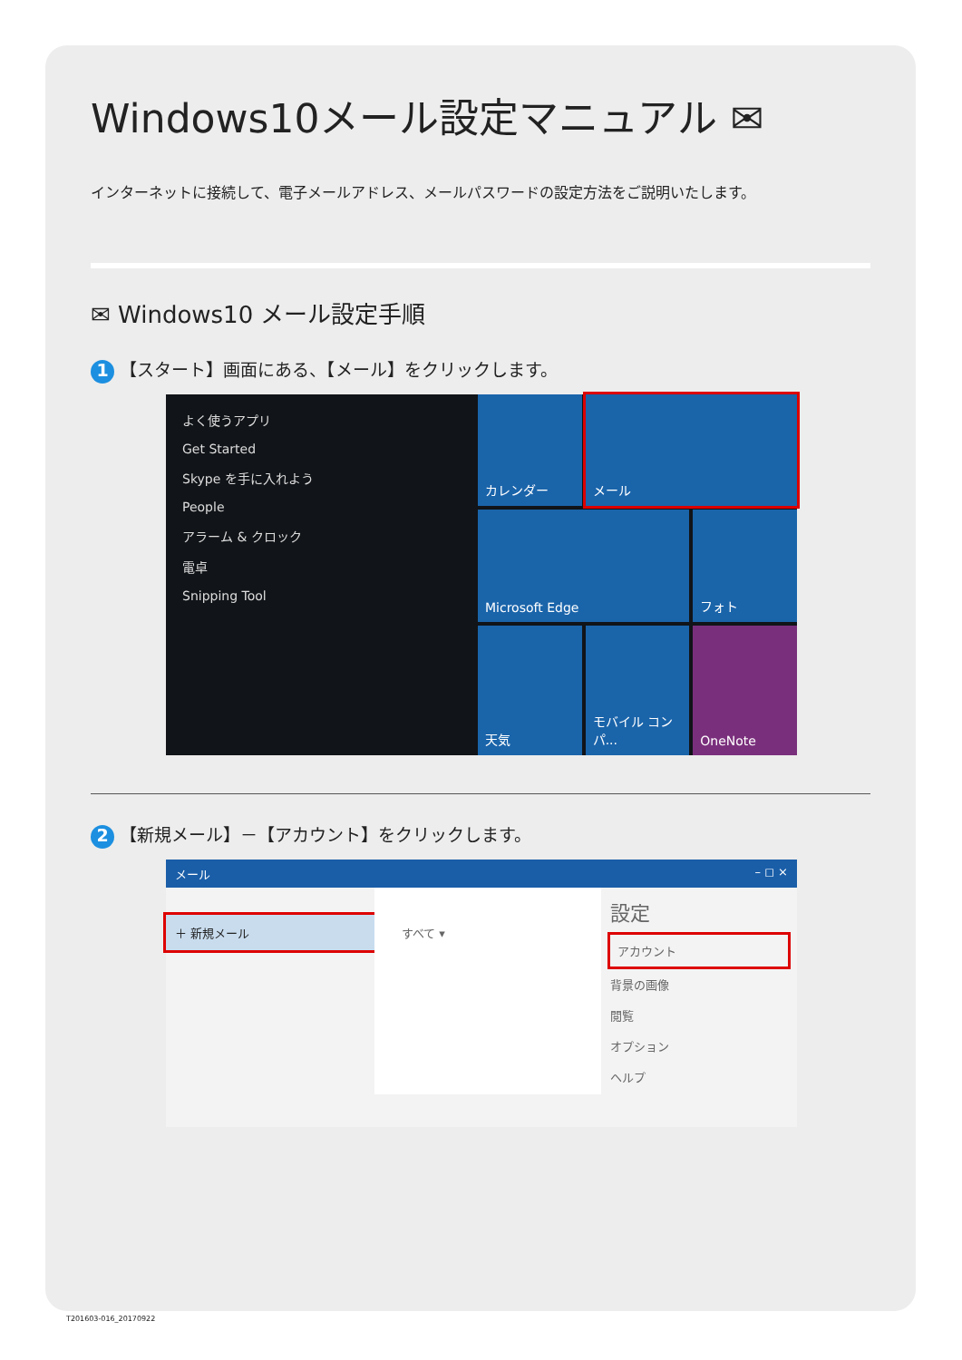Windows10メール設定マニュアル ✉
インターネットに接続して、電子メールアドレス、メールパスワードの設定方法をご説明いたします。
✉ Windows10 メール設定手順
1 【スタート】画面にある、【メール】をクリックします。
よく使うアプリ
Get Started
Skype を手に入れよう
People
アラーム & クロック
電卓
Snipping Tool
カレンダー
メール
Microsoft Edge
フォト
天気
モバイル コンパ...
OneNote
2 【新規メール】－【アカウント】をクリックします。
メール – ◻ ×
＋ 新規メール すべて ▾
設定
アカウント
背景の画像
閲覧
オプション
ヘルプ
T201603-016_20170922